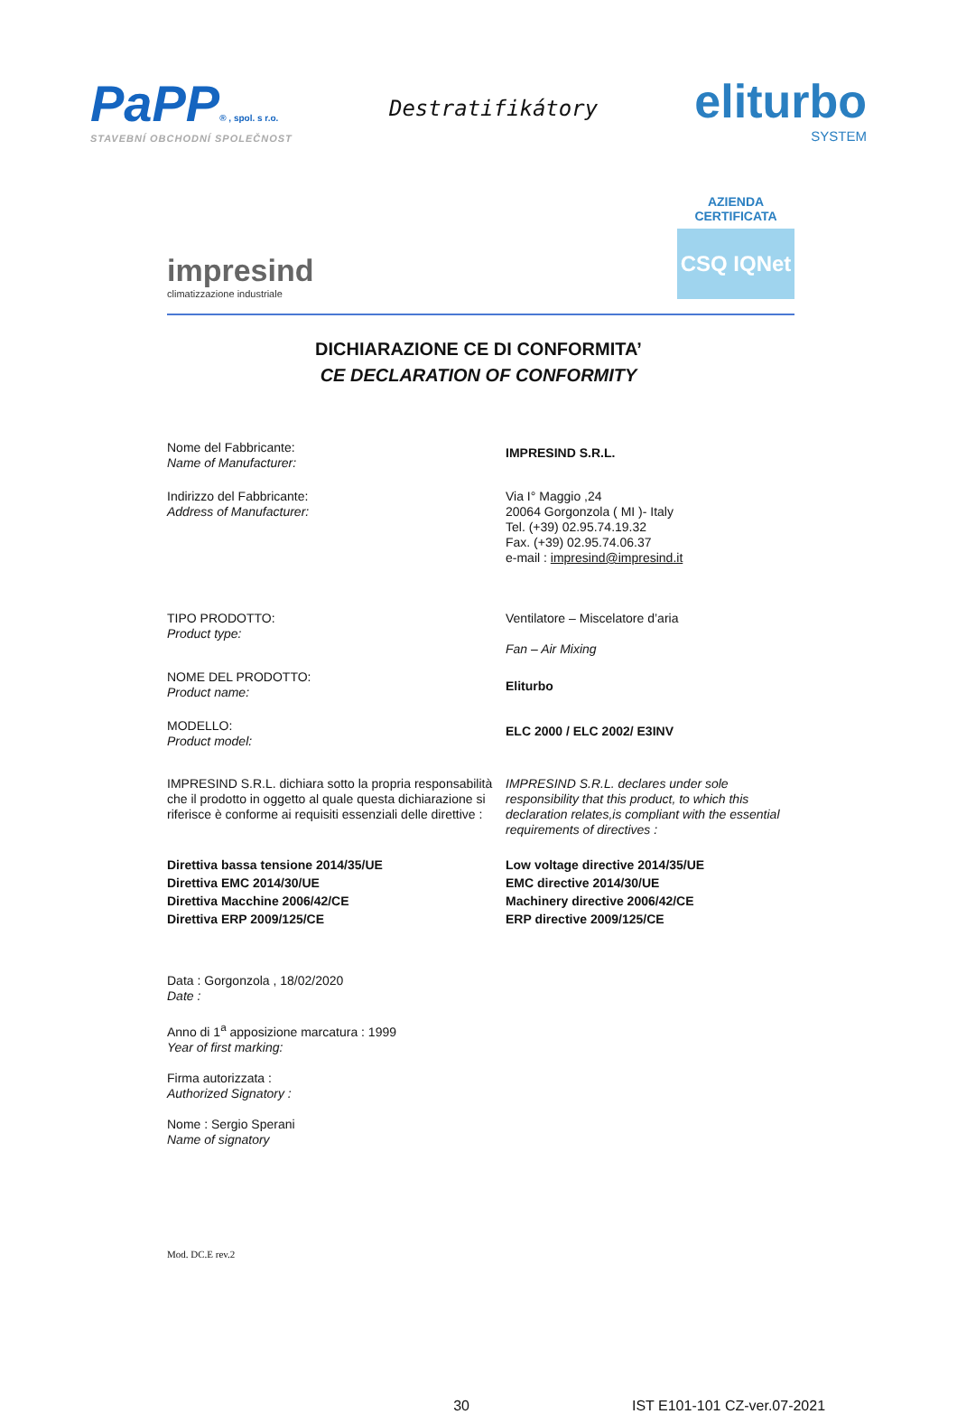PaPP® , spol. s r.o.
STAVEBNÍ OBCHODNÍ SPOLEČNOST
Destratifikátory
eliturbo
SYSTEM
impresind
climatizzazione industriale
AZIENDA
CERTIFICATA
CSQ IQNet
DICHIARAZIONE CE DI CONFORMITA’
CE DECLARATION OF CONFORMITY
Nome del Fabbricante:
Name of Manufacturer:
IMPRESIND S.R.L.
Indirizzo del Fabbricante:
Address of Manufacturer:
Via I° Maggio ,24
20064 Gorgonzola ( MI )- Italy
Tel. (+39) 02.95.74.19.32
Fax. (+39) 02.95.74.06.37
e-mail : impresind@impresind.it
TIPO PRODOTTO:
Product type:
Ventilatore – Miscelatore d’aria
Fan – Air Mixing
NOME DEL PRODOTTO:
Product name:
Eliturbo
MODELLO:
Product model:
ELC 2000 / ELC 2002/ E3INV
IMPRESIND S.R.L. dichiara sotto la propria responsabilità che il prodotto in oggetto al quale questa dichiarazione si riferisce è conforme ai requisiti essenziali delle direttive :
IMPRESIND S.R.L. declares under sole responsibility that this product, to which this declaration relates,is compliant with the essential requirements of directives :
Direttiva bassa tensione 2014/35/UE
Direttiva EMC 2014/30/UE
Direttiva Macchine 2006/42/CE
Direttiva ERP 2009/125/CE
Low voltage directive 2014/35/UE
EMC directive 2014/30/UE
Machinery directive 2006/42/CE
ERP directive 2009/125/CE
Data : Gorgonzola , 18/02/2020
Date :
Anno di 1<sup>a</sup> apposizione marcatura : 1999
Year of first marking:
Firma autorizzata :
Authorized Signatory :
Nome : Sergio Sperani
Name of signatory
Mod. DC.E rev.2
30 IST E101-101 CZ-ver.07-2021